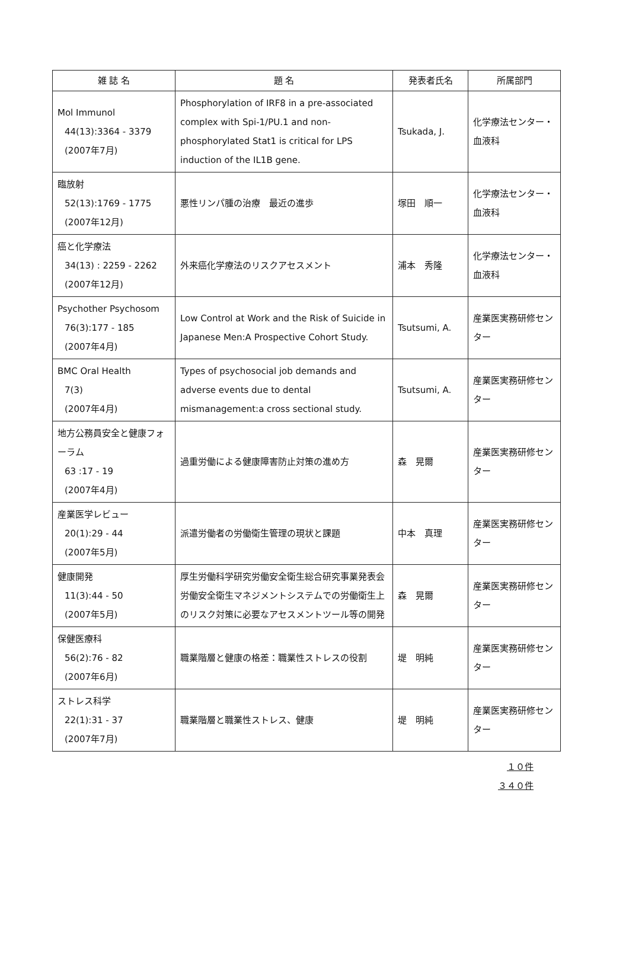| 雑 誌 名 | 題 名 | 発表者氏名 | 所属部門 |
| --- | --- | --- | --- |
| Mol Immunol 44(13):3364 - 3379 (2007年7月) | Phosphorylation of IRF8 in a pre-associated complex with Spi-1/PU.1 and non-phosphorylated Stat1 is critical for LPS induction of the IL1B gene. | Tsukada, J. | 化学療法センター・血液科 |
| 臨放射 52(13):1769 - 1775 (2007年12月) | 悪性リンパ腫の治療 最近の進歩 | 塚田 順一 | 化学療法センター・血液科 |
| 癌と化学療法 34(13) : 2259 - 2262 (2007年12月) | 外来癌化学療法のリスクアセスメント | 浦本 秀隆 | 化学療法センター・血液科 |
| Psychother Psychosom 76(3):177 - 185 (2007年4月) | Low Control at Work and the Risk of Suicide in Japanese Men:A Prospective Cohort Study. | Tsutsumi, A. | 産業医実務研修センター |
| BMC Oral Health 7(3) (2007年4月) | Types of psychosocial job demands and adverse events due to dental mismanagement:a cross sectional study. | Tsutsumi, A. | 産業医実務研修センター |
| 地方公務員安全と健康フォーラム 63 :17 - 19 (2007年4月) | 過重労働による健康障害防止対策の進め方 | 森 晃爾 | 産業医実務研修センター |
| 産業医学レビュー 20(1):29 - 44 (2007年5月) | 派遣労働者の労働衛生管理の現状と課題 | 中本 真理 | 産業医実務研修センター |
| 健康開発 11(3):44 - 50 (2007年5月) | 厚生労働科学研究労働安全衛生総合研究事業発表会 労働安全衛生マネジメントシステムでの労働衛生上のリスク対策に必要なアセスメントツール等の開発 | 森 晃爾 | 産業医実務研修センター |
| 保健医療科 56(2):76 - 82 (2007年6月) | 職業階層と健康の格差：職業性ストレスの役割 | 堤 明純 | 産業医実務研修センター |
| ストレス科学 22(1):31 - 37 (2007年7月) | 職業階層と職業性ストレス、健康 | 堤 明純 | 産業医実務研修センター |
１０件
３４０件